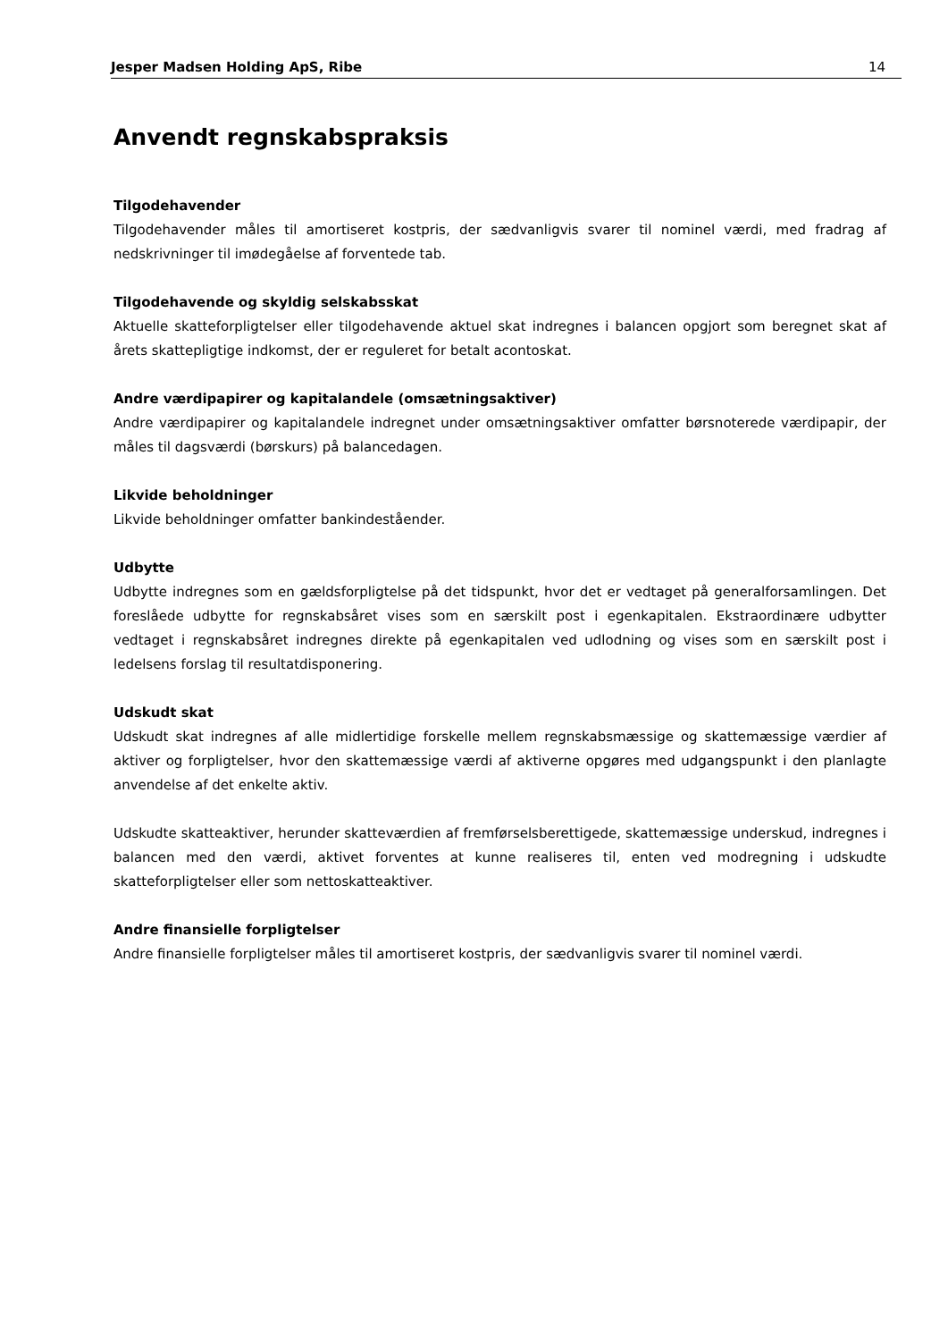Jesper Madsen Holding ApS, Ribe 14
Anvendt regnskabspraksis
Tilgodehavender
Tilgodehavender måles til amortiseret kostpris, der sædvanligvis svarer til nominel værdi, med fradrag af nedskrivninger til imødegåelse af forventede tab.
Tilgodehavende og skyldig selskabsskat
Aktuelle skatteforpligtelser eller tilgodehavende aktuel skat indregnes i balancen opgjort som beregnet skat af årets skattepligtige indkomst, der er reguleret for betalt acontoskat.
Andre værdipapirer og kapitalandele (omsætningsaktiver)
Andre værdipapirer og kapitalandele indregnet under omsætningsaktiver omfatter børsnoterede værdipapir, der måles til dagsværdi (børskurs) på balancedagen.
Likvide beholdninger
Likvide beholdninger omfatter bankindeståender.
Udbytte
Udbytte indregnes som en gældsforpligtelse på det tidspunkt, hvor det er vedtaget på generalforsamlingen. Det foreslåede udbytte for regnskabsåret vises som en særskilt post i egenkapitalen. Ekstraordinære udbytter vedtaget i regnskabsåret indregnes direkte på egenkapitalen ved udlodning og vises som en særskilt post i ledelsens forslag til resultatdisponering.
Udskudt skat
Udskudt skat indregnes af alle midlertidige forskelle mellem regnskabsmæssige og skattemæssige værdier af aktiver og forpligtelser, hvor den skattemæssige værdi af aktiverne opgøres med udgangspunkt i den planlagte anvendelse af det enkelte aktiv.
Udskudte skatteaktiver, herunder skatteværdien af fremførselsberettigede, skattemæssige underskud, indregnes i balancen med den værdi, aktivet forventes at kunne realiseres til, enten ved modregning i udskudte skatteforpligtelser eller som nettoskatteaktiver.
Andre finansielle forpligtelser
Andre finansielle forpligtelser måles til amortiseret kostpris, der sædvanligvis svarer til nominel værdi.